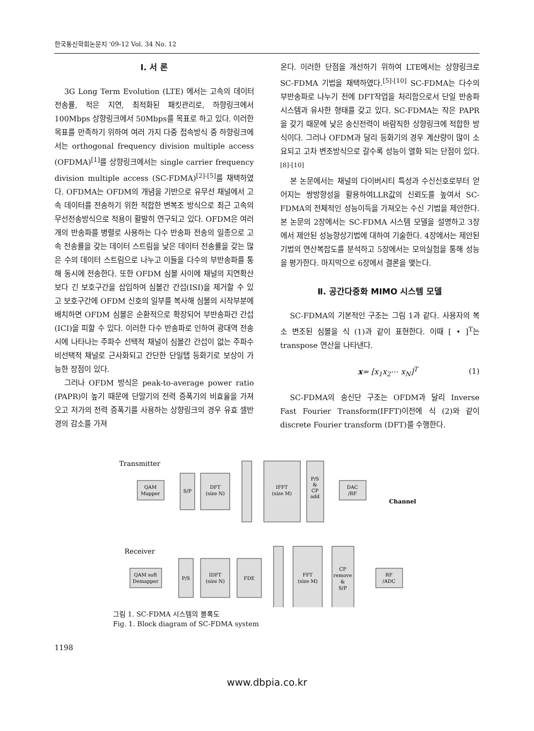한국통신학회논문지 '09-12 Vol. 34 No. 12
Ⅰ. 서 론
3G Long Term Evolution (LTE) 에서는 고속의 데이터 전송률, 적은 지연, 최적화된 패킷관리로, 하향링크에서 100Mbps 상향링크에서 50Mbps를 목표로 하고 있다. 이러한 목표를 만족하기 위하여 여러 가지 다중 접속방식 중 하향링크에서는 orthogonal frequency division multiple access (OFDMA)<sup>[1]</sup>를 상향링크에서는 single carrier frequency division multiple access (SC-FDMA)<sup>[2]-[5]</sup>를 채택하였다. OFDMA는 OFDM의 개념을 기반으로 유무선 채널에서 고속 데이터를 전송하기 위한 적합한 변복조 방식으로 최근 고속의 무선전송방식으로 적용이 활발히 연구되고 있다. OFDM은 여러 개의 반송파를 병렬로 사용하는 다수 반송파 전송의 일종으로 고속 전송률을 갖는 데이터 스트림을 낮은 데이터 전송률을 갖는 많은 수의 데이터 스트림으로 나누고 이들을 다수의 부반송파를 통해 동시에 전송한다. 또한 OFDM 심볼 사이에 채널의 지연확산보다 긴 보호구간을 삽입하여 심볼간 간섭(ISI)을 제거할 수 있고 보호구간에 OFDM 신호의 일부를 복사해 심볼의 시작부분에 배치하면 OFDM 심볼은 순환적으로 확장되어 부반송파간 간섭(ICI)을 피할 수 있다. 이러한 다수 반송파로 인하여 광대역 전송시에 나타나는 주파수 선택적 채널이 심볼간 간섭이 없는 주파수 비선택적 채널로 근사화되고 간단한 단일탭 등화기로 보상이 가능한 장점이 있다.
그러나 OFDM 방식은 peak-to-average power ratio (PAPR)이 높기 때문에 단말기의 전력 증폭기의 비효율을 가져오고 저가의 전력 증폭기를 사용하는 상향링크의 경우 유효 셀반경의 감소를 가져
온다. 이러한 단점을 개선하기 위하여 LTE에서는 상향링크로 SC-FDMA 기법을 채택하였다.<sup>[5]-[10]</sup> SC-FDMA는 다수의 부반송파로 나누기 전에 DFT작업을 처리함으로서 단일 반송파 시스템과 유사한 형태를 갖고 있다. SC-FDMA는 작은 PAPR을 갖기 때문에 낮은 송신전력이 바람직한 상향링크에 적합한 방식이다. 그러나 OFDM과 달리 등화기의 경우 계산량이 많이 소요되고 고차 변조방식으로 갈수록 성능이 열화 되는 단점이 있다.<sup>[8]-[10]</sup>
본 논문에서는 채널의 다이버시티 특성과 수신신호로부터 얻어지는 쌍방향성을 활용하여LLR값의 신뢰도를 높여서 SC-FDMA의 전체적인 성능이득을 가져오는 수신 기법을 제안한다. 본 논문의 2장에서는 SC-FDMA 시스템 모델을 설명하고 3장에서 제안된 성능향상기법에 대하여 기술한다. 4장에서는 제안된 기법의 연산복잡도를 분석하고 5장에서는 모의실험을 통해 성능을 평가한다. 마지막으로 6장에서 결론을 맺는다.
Ⅱ. 공간다중화 MIMO 시스템 모델
SC-FDMA의 기본적인 구조는 그림 1과 같다. 사용자의 복소 변조된 심볼을 식 (1)과 같이 표현한다. 이때 [ • ]<sup>T</sup>는 transpose 연산을 나타낸다.
x= [x<sub>1</sub>x<sub>2</sub>⋯ x<sub>N</sub>]<sup>T</sup> (1)
SC-FDMA의 송신단 구조는 OFDM과 달리 Inverse Fast Fourier Transform(IFFT)이전에 식 (2)와 같이 discrete Fourier transform (DFT)를 수행한다.
Transmitter
QAM
Mapper
S/P
DFT
(size N)
IFFT
(size M)
P/S
&
CP
add
DAC
/RF
Channel
Receiver
QAM soft
Demapper
P/S
IDFT
(size N)
FDE
FFT
(size M)
CP
remove
&
S/P
RF
/ADC
그림 1. SC-FDMA 시스템의 블록도
Fig. 1. Block diagram of SC-FDMA system
1198
www.dbpia.co.kr